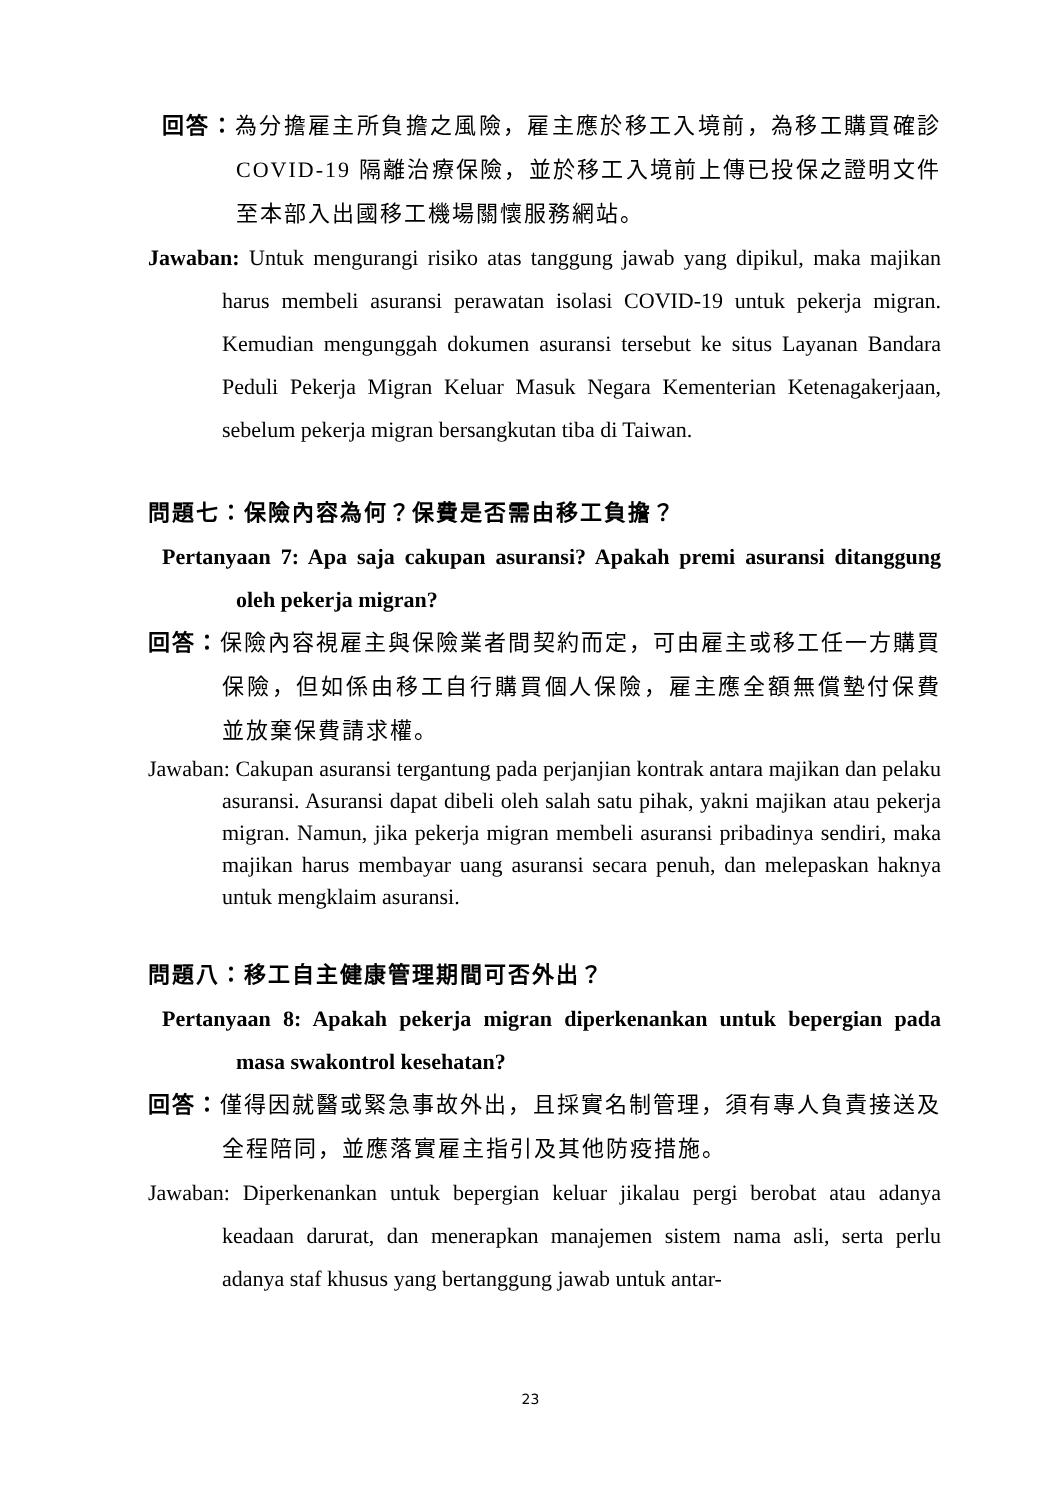回答：為分擔雇主所負擔之風險，雇主應於移工入境前，為移工購買確診COVID-19 隔離治療保險，並於移工入境前上傳已投保之證明文件至本部入出國移工機場關懷服務網站。
Jawaban: Untuk mengurangi risiko atas tanggung jawab yang dipikul, maka majikan harus membeli asuransi perawatan isolasi COVID-19 untuk pekerja migran. Kemudian mengunggah dokumen asuransi tersebut ke situs Layanan Bandara Peduli Pekerja Migran Keluar Masuk Negara Kementerian Ketenagakerjaan, sebelum pekerja migran bersangkutan tiba di Taiwan.
問題七：保險內容為何？保費是否需由移工負擔？
Pertanyaan 7: Apa saja cakupan asuransi? Apakah premi asuransi ditanggung oleh pekerja migran?
回答：保險內容視雇主與保險業者間契約而定，可由雇主或移工任一方購買保險，但如係由移工自行購買個人保險，雇主應全額無償墊付保費並放棄保費請求權。
Jawaban: Cakupan asuransi tergantung pada perjanjian kontrak antara majikan dan pelaku asuransi. Asuransi dapat dibeli oleh salah satu pihak, yakni majikan atau pekerja migran. Namun, jika pekerja migran membeli asuransi pribadinya sendiri, maka majikan harus membayar uang asuransi secara penuh, dan melepaskan haknya untuk mengklaim asuransi.
問題八：移工自主健康管理期間可否外出？
Pertanyaan 8: Apakah pekerja migran diperkenankan untuk bepergian pada masa swakontrol kesehatan?
回答：僅得因就醫或緊急事故外出，且採實名制管理，須有專人負責接送及全程陪同，並應落實雇主指引及其他防疫措施。
Jawaban: Diperkenankan untuk bepergian keluar jikalau pergi berobat atau adanya keadaan darurat, dan menerapkan manajemen sistem nama asli, serta perlu adanya staf khusus yang bertanggung jawab untuk antar-
23